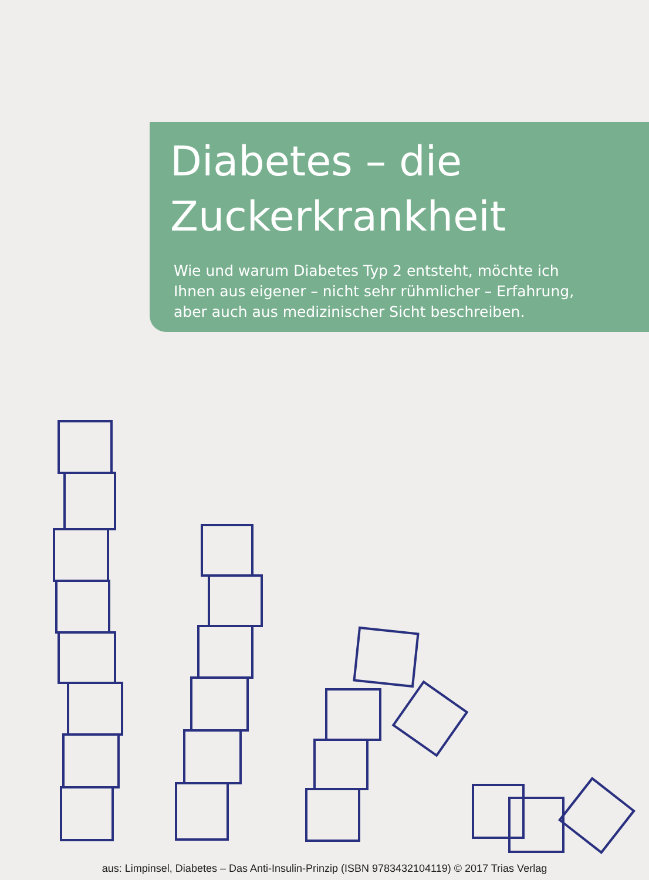Diabetes – die
Zuckerkrankheit
Wie und warum Diabetes Typ 2 entsteht, möchte ich Ihnen aus eigener – nicht sehr rühmlicher – Erfahrung, aber auch aus medizinischer Sicht beschreiben.
aus: Limpinsel, Diabetes – Das Anti-Insulin-Prinzip (ISBN 9783432104119) © 2017 Trias Verlag